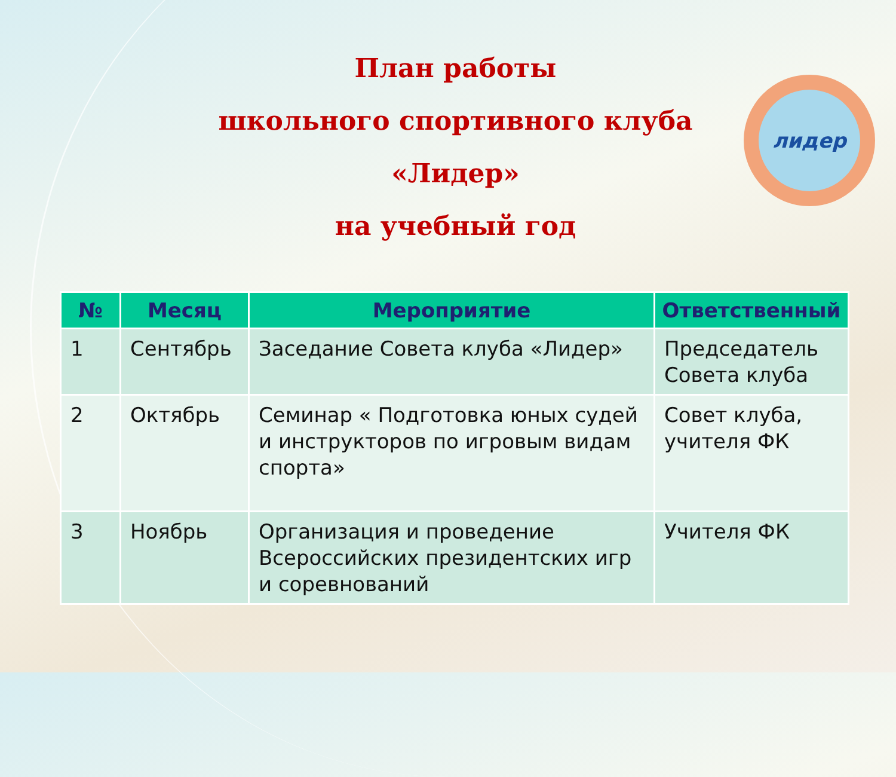План работы
школьного спортивного клуба «Лидер»
на учебный год
лидер
| № | Месяц | Мероприятие | Ответственный |
| --- | --- | --- | --- |
| 1 | Сентябрь | Заседание Совета клуба «Лидер» | Председатель Совета клуба |
| 2 | Октябрь | Семинар « Подготовка юных судей и инструкторов по игровым видам спорта» | Совет клуба, учителя ФК |
| 3 | Ноябрь | Организация и проведение Всероссийских президентских игр и соревнований | Учителя ФК |